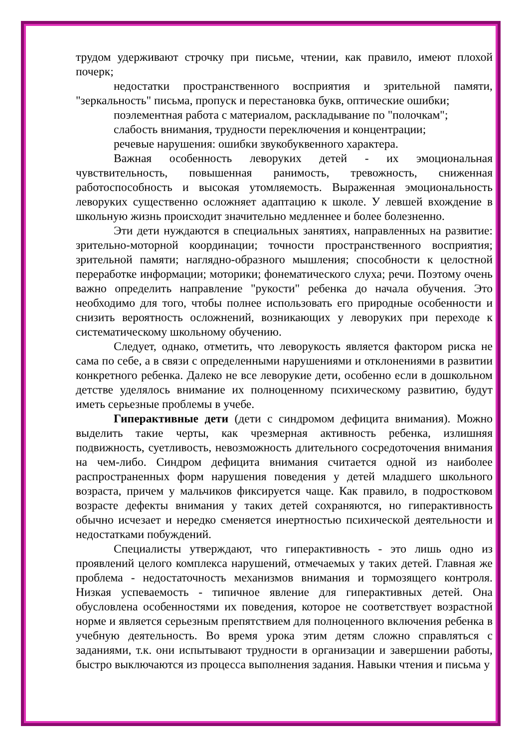трудом удерживают строчку при письме, чтении, как правило, имеют плохой почерк;
недостатки пространственного восприятия и зрительной памяти, "зеркальность" письма, пропуск и перестановка букв, оптические ошибки;
поэлементная работа с материалом, раскладывание по "полочкам";
слабость внимания, трудности переключения и концентрации;
речевые нарушения: ошибки звукобуквенного характера.
Важная особенность леворуких детей - их эмоциональная чувствительность, повышенная ранимость, тревожность, сниженная работоспособность и высокая утомляемость. Выраженная эмоциональность леворуких существенно осложняет адаптацию к школе. У левшей вхождение в школьную жизнь происходит значительно медленнее и более болезненно.
Эти дети нуждаются в специальных занятиях, направленных на развитие: зрительно-моторной координации; точности пространственного восприятия; зрительной памяти; наглядно-образного мышления; способности к целостной переработке информации; моторики; фонематического слуха; речи. Поэтому очень важно определить направление "рукости" ребенка до начала обучения. Это необходимо для того, чтобы полнее использовать его природные особенности и снизить вероятность осложнений, возникающих у леворуких при переходе к систематическому школьному обучению.
Следует, однако, отметить, что леворукость является фактором риска не сама по себе, а в связи с определенными нарушениями и отклонениями в развитии конкретного ребенка. Далеко не все леворукие дети, особенно если в дошкольном детстве уделялось внимание их полноценному психическому развитию, будут иметь серьезные проблемы в учебе.
Гиперактивные дети (дети с синдромом дефицита внимания). Можно выделить такие черты, как чрезмерная активность ребенка, излишняя подвижность, суетливость, невозможность длительного сосредоточения внимания на чем-либо. Синдром дефицита внимания считается одной из наиболее распространенных форм нарушения поведения у детей младшего школьного возраста, причем у мальчиков фиксируется чаще. Как правило, в подростковом возрасте дефекты внимания у таких детей сохраняются, но гиперактивность обычно исчезает и нередко сменяется инертностью психической деятельности и недостатками побуждений.
Специалисты утверждают, что гиперактивность - это лишь одно из проявлений целого комплекса нарушений, отмечаемых у таких детей. Главная же проблема - недостаточность механизмов внимания и тормозящего контроля. Низкая успеваемость - типичное явление для гиперактивных детей. Она обусловлена особенностями их поведения, которое не соответствует возрастной норме и является серьезным препятствием для полноценного включения ребенка в учебную деятельность. Во время урока этим детям сложно справляться с заданиями, т.к. они испытывают трудности в организации и завершении работы, быстро выключаются из процесса выполнения задания. Навыки чтения и письма у